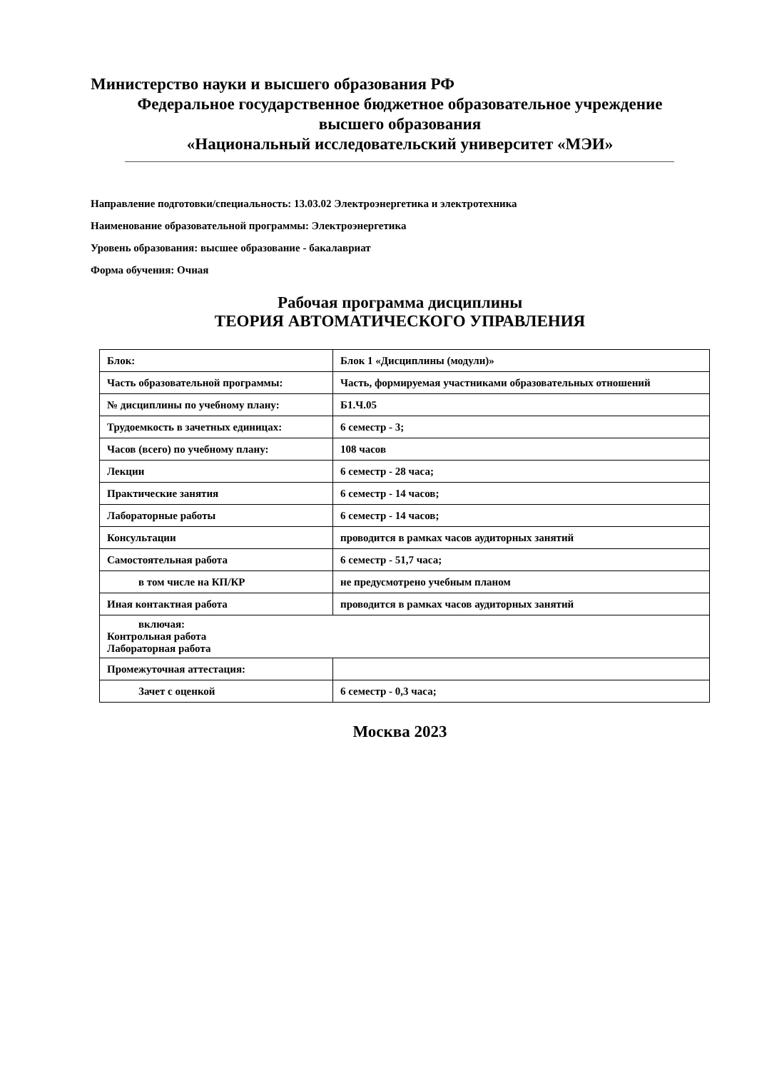Министерство науки и высшего образования РФ
Федеральное государственное бюджетное образовательное учреждение
высшего образования
«Национальный исследовательский университет «МЭИ»
Направление подготовки/специальность: 13.03.02 Электроэнергетика и электротехника
Наименование образовательной программы: Электроэнергетика
Уровень образования: высшее образование - бакалавриат
Форма обучения: Очная
Рабочая программа дисциплины
ТЕОРИЯ АВТОМАТИЧЕСКОГО УПРАВЛЕНИЯ
| Блок: | Блок 1 «Дисциплины (модули)» |
| Часть образовательной программы: | Часть, формируемая участниками образовательных отношений |
| № дисциплины по учебному плану: | Б1.Ч.05 |
| Трудоемкость в зачетных единицах: | 6 семестр - 3; |
| Часов (всего) по учебному плану: | 108 часов |
| Лекции | 6 семестр - 28 часа; |
| Практические занятия | 6 семестр - 14 часов; |
| Лабораторные работы | 6 семестр - 14 часов; |
| Консультации | проводится в рамках часов аудиторных занятий |
| Самостоятельная работа | 6 семестр - 51,7 часа; |
| в том числе на КП/КР | не предусмотрено учебным планом |
| Иная контактная работа | проводится в рамках часов аудиторных занятий |
| включая: Контрольная работа Лабораторная работа | |
| Промежуточная аттестация: | |
| Зачет с оценкой | 6 семестр - 0,3 часа; |
Москва 2023